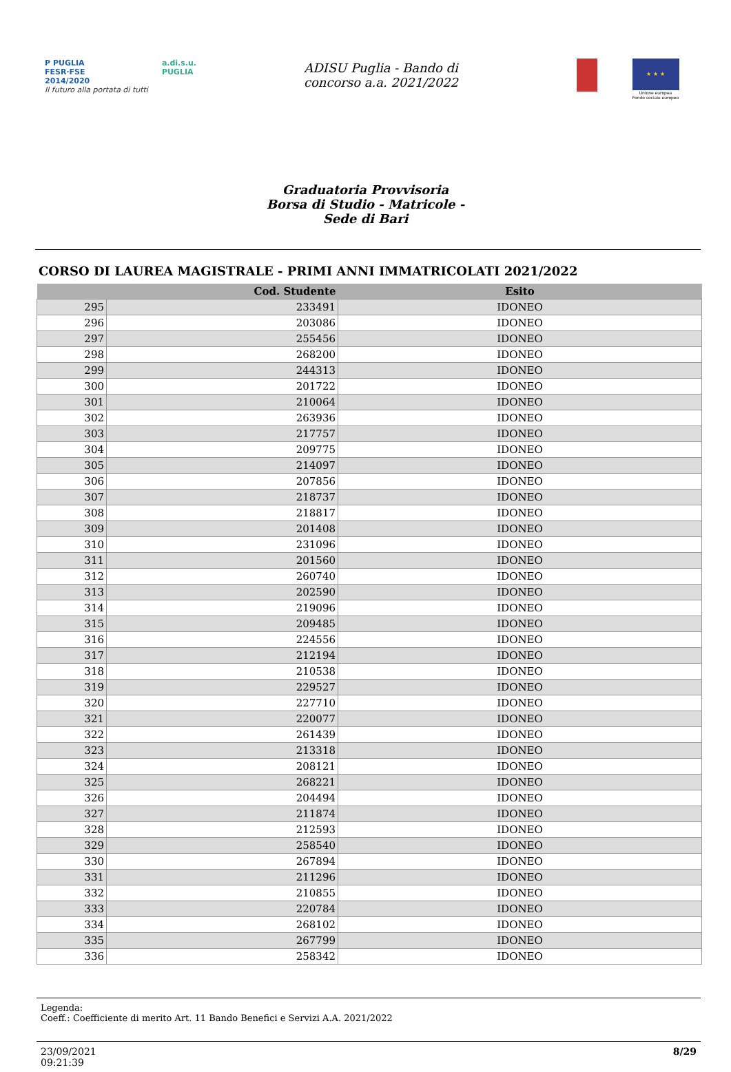P PUGLIA
FESR·FSE
2014/2020
Il futuro alla portata di tutti
a.di.s.u.
PUGLIA
ADISU Puglia - Bando di
concorso a.a. 2021/2022
★ ★ ★
Unione europea
Fondo sociale europeo
Graduatoria Provvisoria
Borsa di Studio - Matricole -
Sede di Bari
CORSO DI LAUREA MAGISTRALE - PRIMI ANNI IMMATRICOLATI 2021/2022
| | Cod. Studente | Esito |
| --- | --- | --- |
| 295 | 233491 | IDONEO |
| 296 | 203086 | IDONEO |
| 297 | 255456 | IDONEO |
| 298 | 268200 | IDONEO |
| 299 | 244313 | IDONEO |
| 300 | 201722 | IDONEO |
| 301 | 210064 | IDONEO |
| 302 | 263936 | IDONEO |
| 303 | 217757 | IDONEO |
| 304 | 209775 | IDONEO |
| 305 | 214097 | IDONEO |
| 306 | 207856 | IDONEO |
| 307 | 218737 | IDONEO |
| 308 | 218817 | IDONEO |
| 309 | 201408 | IDONEO |
| 310 | 231096 | IDONEO |
| 311 | 201560 | IDONEO |
| 312 | 260740 | IDONEO |
| 313 | 202590 | IDONEO |
| 314 | 219096 | IDONEO |
| 315 | 209485 | IDONEO |
| 316 | 224556 | IDONEO |
| 317 | 212194 | IDONEO |
| 318 | 210538 | IDONEO |
| 319 | 229527 | IDONEO |
| 320 | 227710 | IDONEO |
| 321 | 220077 | IDONEO |
| 322 | 261439 | IDONEO |
| 323 | 213318 | IDONEO |
| 324 | 208121 | IDONEO |
| 325 | 268221 | IDONEO |
| 326 | 204494 | IDONEO |
| 327 | 211874 | IDONEO |
| 328 | 212593 | IDONEO |
| 329 | 258540 | IDONEO |
| 330 | 267894 | IDONEO |
| 331 | 211296 | IDONEO |
| 332 | 210855 | IDONEO |
| 333 | 220784 | IDONEO |
| 334 | 268102 | IDONEO |
| 335 | 267799 | IDONEO |
| 336 | 258342 | IDONEO |
Legenda:
Coeff.: Coefficiente di merito Art. 11 Bando Benefici e Servizi A.A. 2021/2022
23/09/2021
09:21:39
8/29